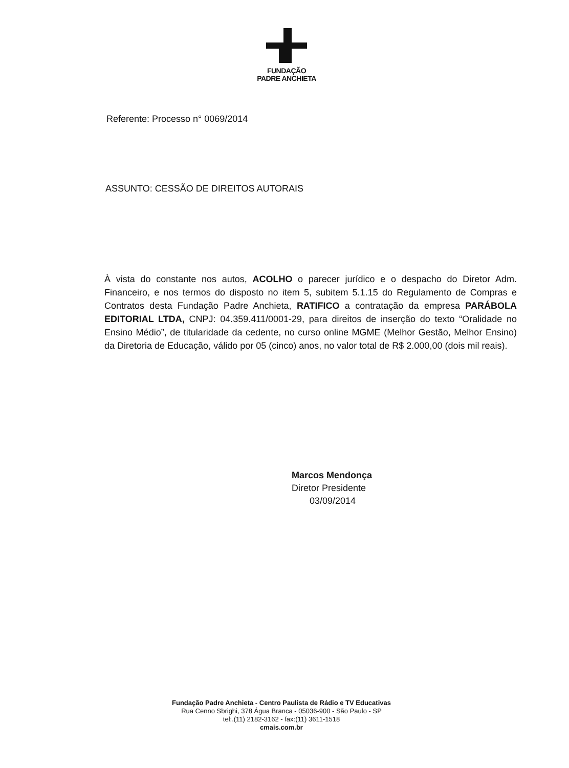FUNDAÇÃO
PADRE ANCHIETA
Referente: Processo n° 0069/2014
ASSUNTO: CESSÃO DE DIREITOS AUTORAIS
À vista do constante nos autos, ACOLHO o parecer jurídico e o despacho do Diretor Adm. Financeiro, e nos termos do disposto no item 5, subitem 5.1.15 do Regulamento de Compras e Contratos desta Fundação Padre Anchieta, RATIFICO a contratação da empresa PARÁBOLA EDITORIAL LTDA, CNPJ: 04.359.411/0001-29, para direitos de inserção do texto “Oralidade no Ensino Médio”, de titularidade da cedente, no curso online MGME (Melhor Gestão, Melhor Ensino) da Diretoria de Educação, válido por 05 (cinco) anos, no valor total de R$ 2.000,00 (dois mil reais).
Marcos Mendonça
Diretor Presidente
03/09/2014
Fundação Padre Anchieta - Centro Paulista de Rádio e TV Educativas
Rua Cenno Sbrighi, 378 Água Branca - 05036-900 - São Paulo - SP
tel:.(11) 2182-3162 - fax:(11) 3611-1518
cmais.com.br